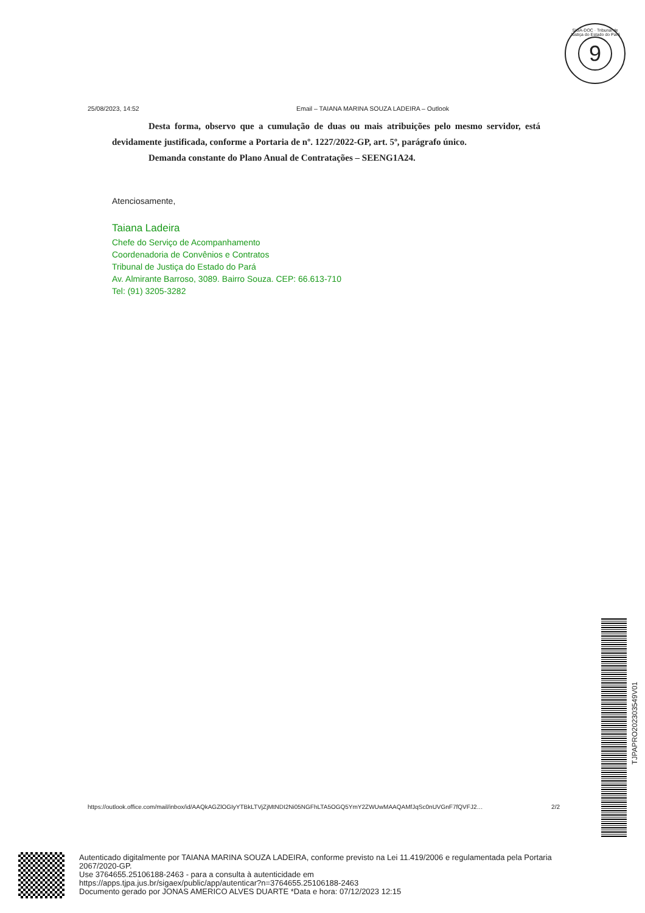SIGA-DOC · Tribunal de Justiça do Estado do Pará
9
25/08/2023, 14:52 Email – TAIANA MARINA SOUZA LADEIRA – Outlook
Desta forma, observo que a cumulação de duas ou mais atribuições pelo mesmo servidor, está devidamente justificada, conforme a Portaria de nº. 1227/2022-GP, art. 5º, parágrafo único.
Demanda constante do Plano Anual de Contratações – SEENG1A24.
Atenciosamente,
Taiana Ladeira
Chefe do Serviço de Acompanhamento
Coordenadoria de Convênios e Contratos
Tribunal de Justiça do Estado do Pará
Av. Almirante Barroso, 3089. Bairro Souza. CEP: 66.613-710
Tel: (91) 3205-3282
https://outlook.office.com/mail/inbox/id/AAQkAGZlOGIyYTBkLTVjZjMtNDI2Ni05NGFhLTA5OGQ5YmY2ZWUwMAAQAMfJqSc0nUVGnF7fQVFJ2… 2/2
TJPAPRO202303549V01
Autenticado digitalmente por TAIANA MARINA SOUZA LADEIRA, conforme previsto na Lei 11.419/2006 e regulamentada pela Portaria 2067/2020-GP.
Use 3764655.25106188-2463 - para a consulta à autenticidade em
https://apps.tjpa.jus.br/sigaex/public/app/autenticar?n=3764655.25106188-2463
Documento gerado por JONAS AMERICO ALVES DUARTE *Data e hora: 07/12/2023 12:15